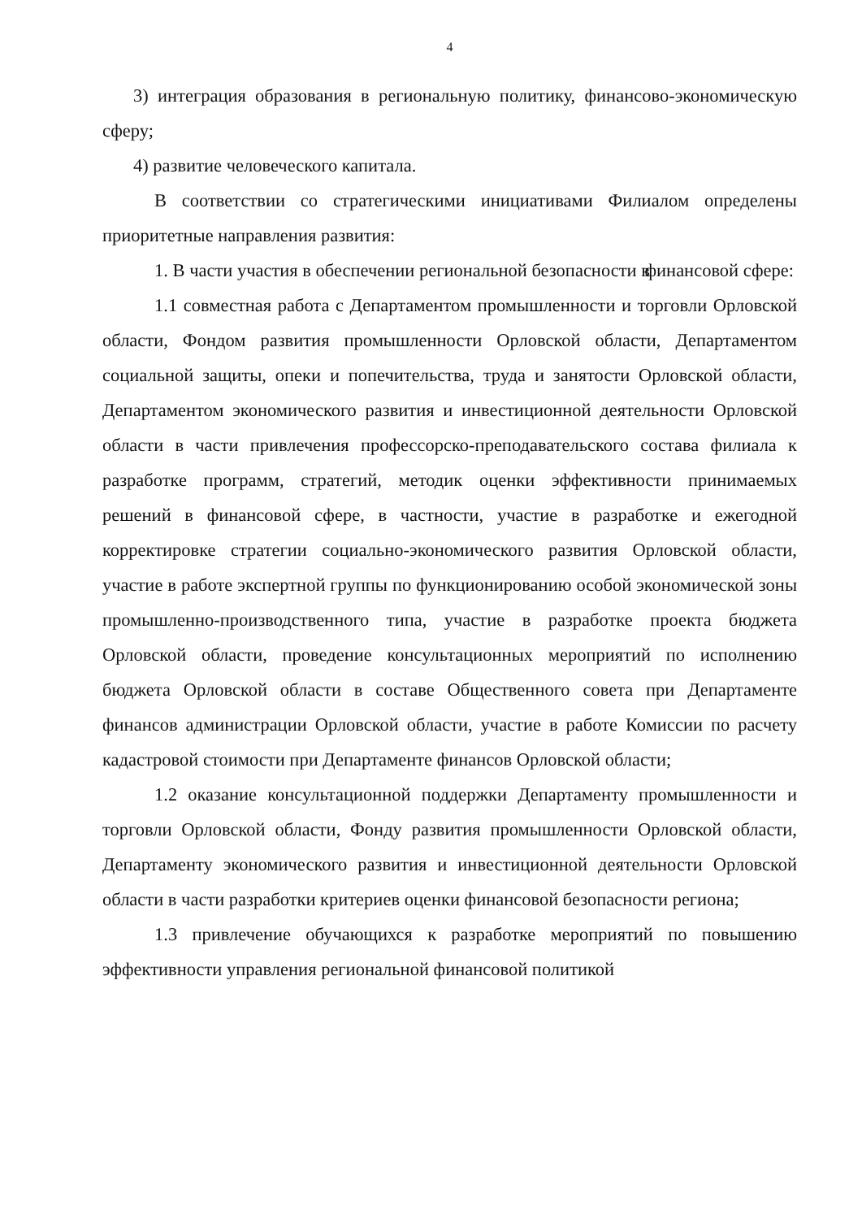4
3) интеграция образования в региональную политику, финансово-экономическую сферу;
4) развитие человеческого капитала.
В соответствии со стратегическими инициативами Филиалом определены приоритетные направления развития:
1. В части участия в обеспечении региональной безопасности в финансовой сфере:
1.1 совместная работа с Департаментом промышленности и торговли Орловской области, Фондом развития промышленности Орловской области, Департаментом социальной защиты, опеки и попечительства, труда и занятости Орловской области, Департаментом экономического развития и инвестиционной деятельности Орловской области в части привлечения профессорско-преподавательского состава филиала к разработке программ, стратегий, методик оценки эффективности принимаемых решений в финансовой сфере, в частности, участие в разработке и ежегодной корректировке стратегии социально-экономического развития Орловской области, участие в работе экспертной группы по функционированию особой экономической зоны промышленно-производственного типа, участие в разработке проекта бюджета Орловской области, проведение консультационных мероприятий по исполнению бюджета Орловской области в составе Общественного совета при Департаменте финансов администрации Орловской области, участие в работе Комиссии по расчету кадастровой стоимости при Департаменте финансов Орловской области;
1.2 оказание консультационной поддержки Департаменту промышленности и торговли Орловской области, Фонду развития промышленности Орловской области, Департаменту экономического развития и инвестиционной деятельности Орловской области в части разработки критериев оценки финансовой безопасности региона;
1.3 привлечение обучающихся к разработке мероприятий по повышению эффективности управления региональной финансовой политикой